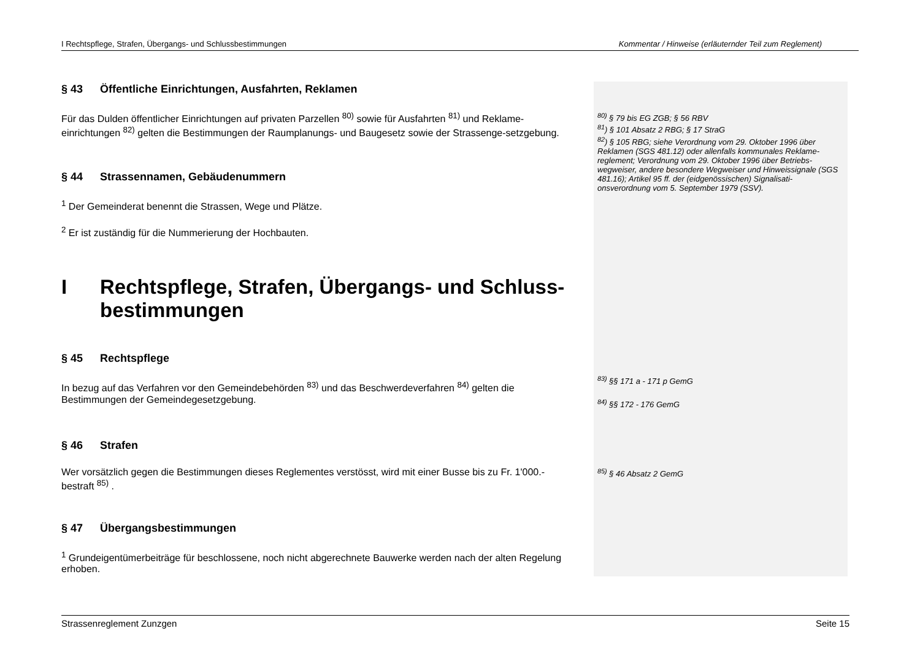I Rechtspflege, Strafen, Übergangs- und Schlussbestimmungen Kommentar / Hinweise (erläuternder Teil zum Reglement)
§ 43 Öffentliche Einrichtungen, Ausfahrten, Reklamen
Für das Dulden öffentlicher Einrichtungen auf privaten Parzellen <sup>80)</sup> sowie für Ausfahrten <sup>81)</sup> und Reklame-einrichtungen <sup>82)</sup> gelten die Bestimmungen der Raumplanungs- und Baugesetz sowie der Strassenge-setzgebung.
§ 44 Strassennamen, Gebäudenummern
<sup>1</sup> Der Gemeinderat benennt die Strassen, Wege und Plätze.
<sup>2</sup> Er ist zuständig für die Nummerierung der Hochbauten.
I Rechtspflege, Strafen, Übergangs- und Schluss-bestimmungen
§ 45 Rechtspflege
In bezug auf das Verfahren vor den Gemeindebehörden <sup>83)</sup> und das Beschwerdeverfahren <sup>84)</sup> gelten die Bestimmungen der Gemeindegesetzgebung.
§ 46 Strafen
Wer vorsätzlich gegen die Bestimmungen dieses Reglementes verstösst, wird mit einer Busse bis zu Fr. 1'000.- bestraft <sup>85)</sup> .
§ 47 Übergangsbestimmungen
<sup>1</sup> Grundeigentümerbeiträge für beschlossene, noch nicht abgerechnete Bauwerke werden nach der alten Regelung erhoben.
<sup>80)</sup> § 79 bis EG ZGB; § 56 RBV
<sup>81</sup>) § 101 Absatz 2 RBG; § 17 StraG
<sup>82</sup>) § 105 RBG; siehe Verordnung vom 29. Oktober 1996 über Reklamen (SGS 481.12) oder allenfalls kommunales Reklame-reglement; Verordnung vom 29. Oktober 1996 über Betriebs-wegweiser, andere besondere Wegweiser und Hinweissignale (SGS 481.16); Artikel 95 ff. der (eidgenössischen) Signalisati-onsverordnung vom 5. September 1979 (SSV).
<sup>83)</sup> §§ 171 a - 171 p GemG
<sup>84)</sup> §§ 172 - 176 GemG
<sup>85)</sup> § 46 Absatz 2 GemG
Strassenreglement Zunzgen Seite 15